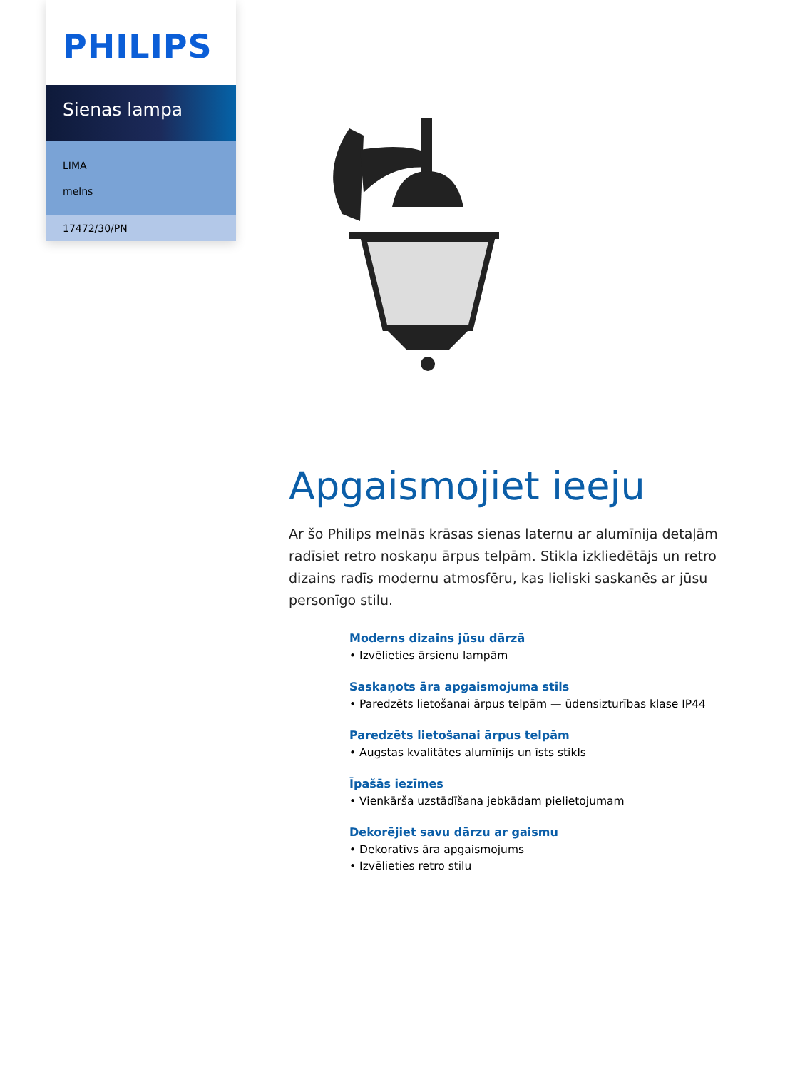PHILIPS
Sienas lampa
LIMA
melns
17472/30/PN
Apgaismojiet ieeju
Ar šo Philips melnās krāsas sienas laternu ar alumīnija detaļām radīsiet retro noskaņu ārpus telpām. Stikla izkliedētājs un retro dizains radīs modernu atmosfēru, kas lieliski saskanēs ar jūsu personīgo stilu.
Moderns dizains jūsu dārzā
• Izvēlieties ārsienu lampām
Saskaņots āra apgaismojuma stils
• Paredzēts lietošanai ārpus telpām — ūdensizturības klase IP44
Paredzēts lietošanai ārpus telpām
• Augstas kvalitātes alumīnijs un īsts stikls
Īpašās iezīmes
• Vienkārša uzstādīšana jebkādam pielietojumam
Dekorējiet savu dārzu ar gaismu
• Dekoratīvs āra apgaismojums
• Izvēlieties retro stilu